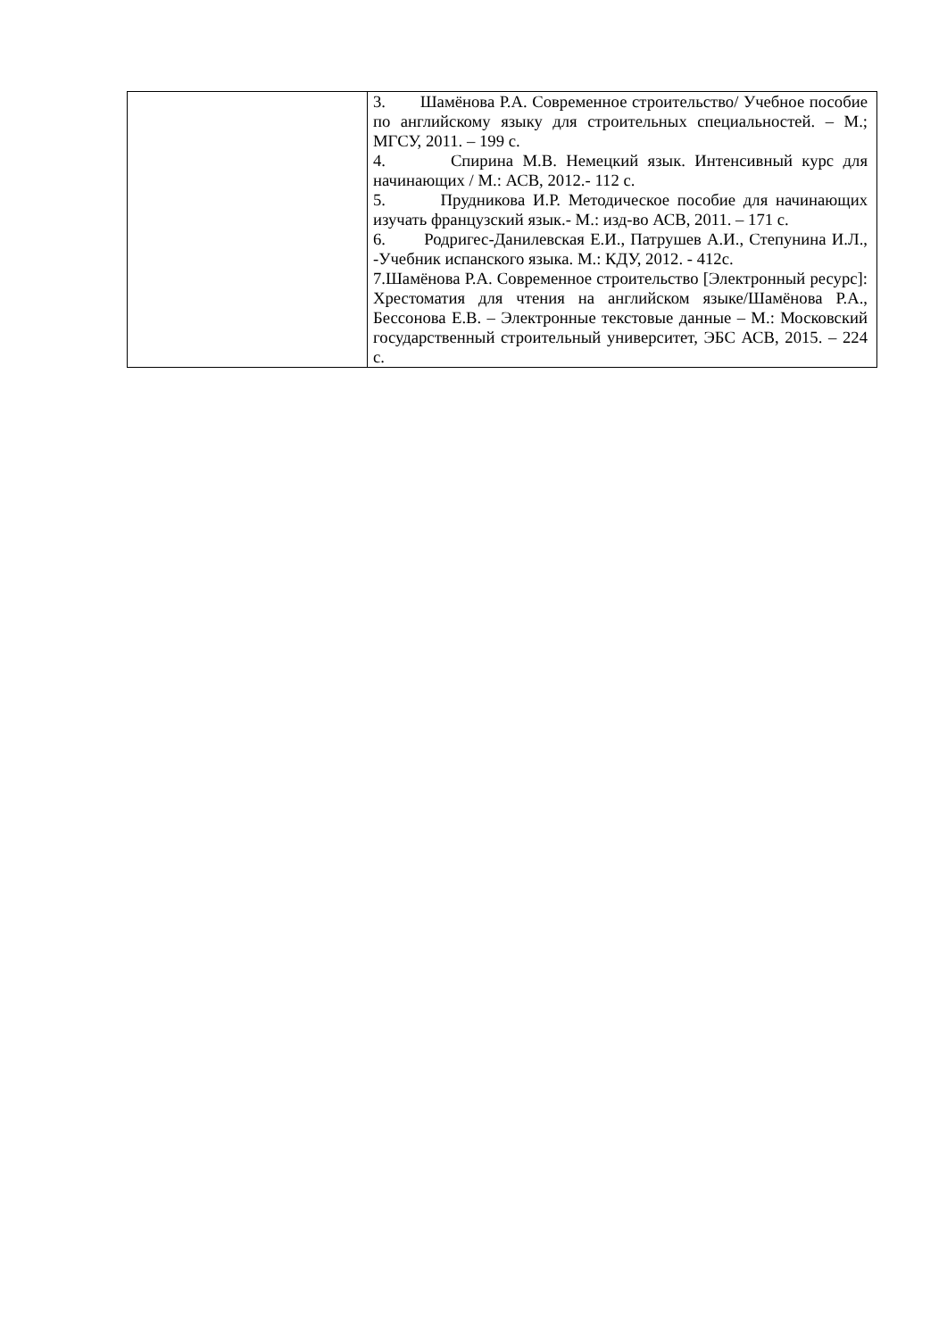| | 3. Шамёнова Р.А. Современное строительство/ Учебное пособие по английскому языку для строительных специальностей. – М.; МГСУ, 2011. – 199 с. 4. Спирина М.В. Немецкий язык. Интенсивный курс для начинающих / М.: АСВ, 2012.- 112 с. 5. Прудникова И.Р. Методическое пособие для начинающих изучать французский язык.- М.: изд-во АСВ, 2011. – 171 с. 6. Родригес-Данилевская Е.И., Патрушев А.И., Степунина И.Л., -Учебник испанского языка. М.: КДУ, 2012. - 412с. 7.Шамёнова Р.А. Современное строительство [Электронный ресурс]: Хрестоматия для чтения на английском языке/Шамёнова Р.А., Бессонова Е.В. – Электронные текстовые данные – М.: Московский государственный строительный университет, ЭБС АСВ, 2015. – 224 с. |